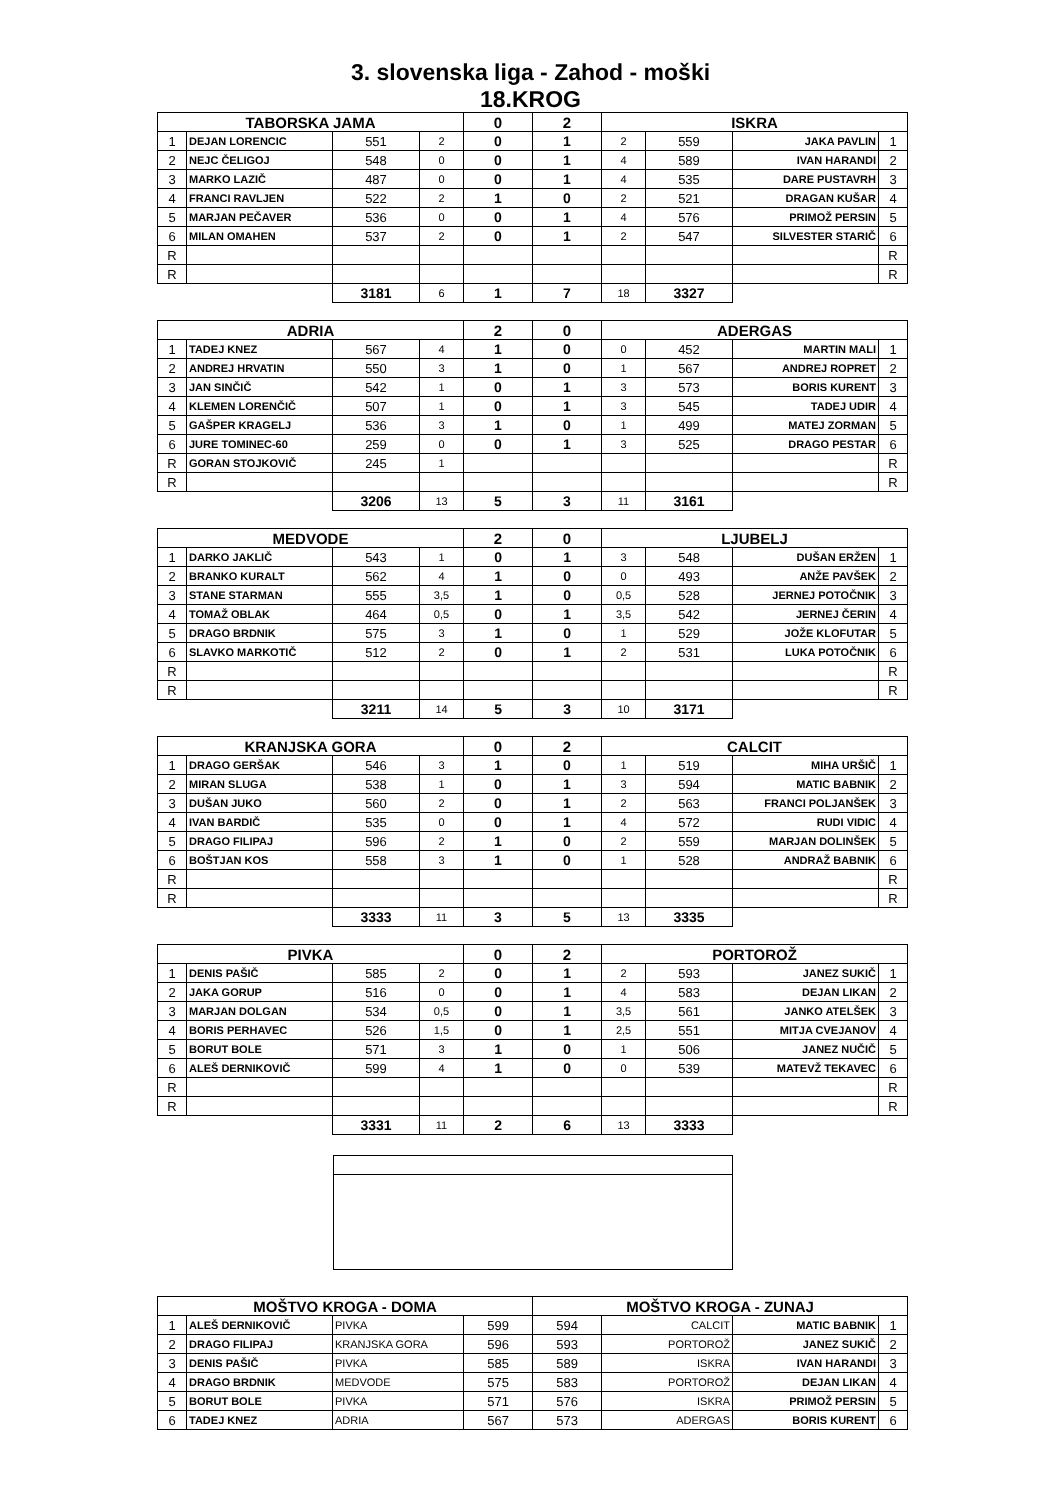3. slovenska liga - Zahod - moški
18.KROG
| TABORSKA JAMA | | | | 0 | 2 | ISKRA | | | |
| --- | --- | --- | --- | --- | --- | --- | --- | --- | --- |
| 1 | DEJAN LORENCIC | 551 | 2 | 0 | 1 | 2 | 559 | JAKA PAVLIN | 1 |
| 2 | NEJC ČELIGOJ | 548 | 0 | 0 | 1 | 4 | 589 | IVAN HARANDI | 2 |
| 3 | MARKO LAZIČ | 487 | 0 | 0 | 1 | 4 | 535 | DARE PUSTAVRH | 3 |
| 4 | FRANCI RAVLJEN | 522 | 2 | 1 | 0 | 2 | 521 | DRAGAN KUŠAR | 4 |
| 5 | MARJAN PEČAVER | 536 | 0 | 0 | 1 | 4 | 576 | PRIMOŽ PERSIN | 5 |
| 6 | MILAN OMAHEN | 537 | 2 | 0 | 1 | 2 | 547 | SILVESTER STARIČ | 6 |
| R | | | | | | | | | R |
| R | | | | | | | | | R |
| | | 3181 | 6 | 1 | 7 | 18 | 3327 | | |
| ADRIA | | | | 2 | 0 | ADERGAS | | | |
| --- | --- | --- | --- | --- | --- | --- | --- | --- | --- |
| 1 | TADEJ KNEZ | 567 | 4 | 1 | 0 | 0 | 452 | MARTIN MALI | 1 |
| 2 | ANDREJ HRVATIN | 550 | 3 | 1 | 0 | 1 | 567 | ANDREJ ROPRET | 2 |
| 3 | JAN SINČIČ | 542 | 1 | 0 | 1 | 3 | 573 | BORIS KURENT | 3 |
| 4 | KLEMEN LORENČIČ | 507 | 1 | 0 | 1 | 3 | 545 | TADEJ UDIR | 4 |
| 5 | GAŠPER KRAGELJ | 536 | 3 | 1 | 0 | 1 | 499 | MATEJ ZORMAN | 5 |
| 6 | JURE TOMINEC-60 | 259 | 0 | 0 | 1 | 3 | 525 | DRAGO PESTAR | 6 |
| R | GORAN STOJKOVIČ | 245 | 1 | | | | | | R |
| R | | | | | | | | | R |
| | | 3206 | 13 | 5 | 3 | 11 | 3161 | | |
| MEDVODE | | | | 2 | 0 | LJUBELJ | | | |
| --- | --- | --- | --- | --- | --- | --- | --- | --- | --- |
| 1 | DARKO JAKLIČ | 543 | 1 | 0 | 1 | 3 | 548 | DUŠAN ERŽEN | 1 |
| 2 | BRANKO KURALT | 562 | 4 | 1 | 0 | 0 | 493 | ANŽE PAVŠEK | 2 |
| 3 | STANE STARMAN | 555 | 3,5 | 1 | 0 | 0,5 | 528 | JERNEJ POTOČNIK | 3 |
| 4 | TOMAŽ OBLAK | 464 | 0,5 | 0 | 1 | 3,5 | 542 | JERNEJ ČERIN | 4 |
| 5 | DRAGO BRDNIK | 575 | 3 | 1 | 0 | 1 | 529 | JOŽE KLOFUTAR | 5 |
| 6 | SLAVKO MARKOTIČ | 512 | 2 | 0 | 1 | 2 | 531 | LUKA POTOČNIK | 6 |
| R | | | | | | | | | R |
| R | | | | | | | | | R |
| | | 3211 | 14 | 5 | 3 | 10 | 3171 | | |
| KRANJSKA GORA | | | | 0 | 2 | CALCIT | | | |
| --- | --- | --- | --- | --- | --- | --- | --- | --- | --- |
| 1 | DRAGO GERŠAK | 546 | 3 | 1 | 0 | 1 | 519 | MIHA URŠIČ | 1 |
| 2 | MIRAN SLUGA | 538 | 1 | 0 | 1 | 3 | 594 | MATIC BABNIK | 2 |
| 3 | DUŠAN JUKO | 560 | 2 | 0 | 1 | 2 | 563 | FRANCI POLJANŠEK | 3 |
| 4 | IVAN BARDIČ | 535 | 0 | 0 | 1 | 4 | 572 | RUDI VIDIC | 4 |
| 5 | DRAGO FILIPAJ | 596 | 2 | 1 | 0 | 2 | 559 | MARJAN DOLINŠEK | 5 |
| 6 | BOŠTJAN KOS | 558 | 3 | 1 | 0 | 1 | 528 | ANDRAŽ BABNIK | 6 |
| R | | | | | | | | | R |
| R | | | | | | | | | R |
| | | 3333 | 11 | 3 | 5 | 13 | 3335 | | |
| PIVKA | | | | 0 | 2 | PORTOROŽ | | | |
| --- | --- | --- | --- | --- | --- | --- | --- | --- | --- |
| 1 | DENIS PAŠIČ | 585 | 2 | 0 | 1 | 2 | 593 | JANEZ SUKIČ | 1 |
| 2 | JAKA GORUP | 516 | 0 | 0 | 1 | 4 | 583 | DEJAN LIKAN | 2 |
| 3 | MARJAN DOLGAN | 534 | 0,5 | 0 | 1 | 3,5 | 561 | JANKO ATELŠEK | 3 |
| 4 | BORIS PERHAVEC | 526 | 1,5 | 0 | 1 | 2,5 | 551 | MITJA CVEJANOV | 4 |
| 5 | BORUT BOLE | 571 | 3 | 1 | 0 | 1 | 506 | JANEZ NUČIČ | 5 |
| 6 | ALEŠ DERNIKOVIČ | 599 | 4 | 1 | 0 | 0 | 539 | MATEVŽ TEKAVEC | 6 |
| R | | | | | | | | | R |
| R | | | | | | | | | R |
| | | 3331 | 11 | 2 | 6 | 13 | 3333 | | |
| MOŠTVO KROGA - DOMA | | | | MOŠTVO KROGA - ZUNAJ | | | |
| --- | --- | --- | --- | --- | --- | --- | --- |
| 1 | ALEŠ DERNIKOVIČ | PIVKA | 599 | 594 | CALCIT | MATIC BABNIK | 1 |
| 2 | DRAGO FILIPAJ | KRANJSKA GORA | 596 | 593 | PORTOROŽ | JANEZ SUKIČ | 2 |
| 3 | DENIS PAŠIČ | PIVKA | 585 | 589 | ISKRA | IVAN HARANDI | 3 |
| 4 | DRAGO BRDNIK | MEDVODE | 575 | 583 | PORTOROŽ | DEJAN LIKAN | 4 |
| 5 | BORUT BOLE | PIVKA | 571 | 576 | ISKRA | PRIMOŽ PERSIN | 5 |
| 6 | TADEJ KNEZ | ADRIA | 567 | 573 | ADERGAS | BORIS KURENT | 6 |